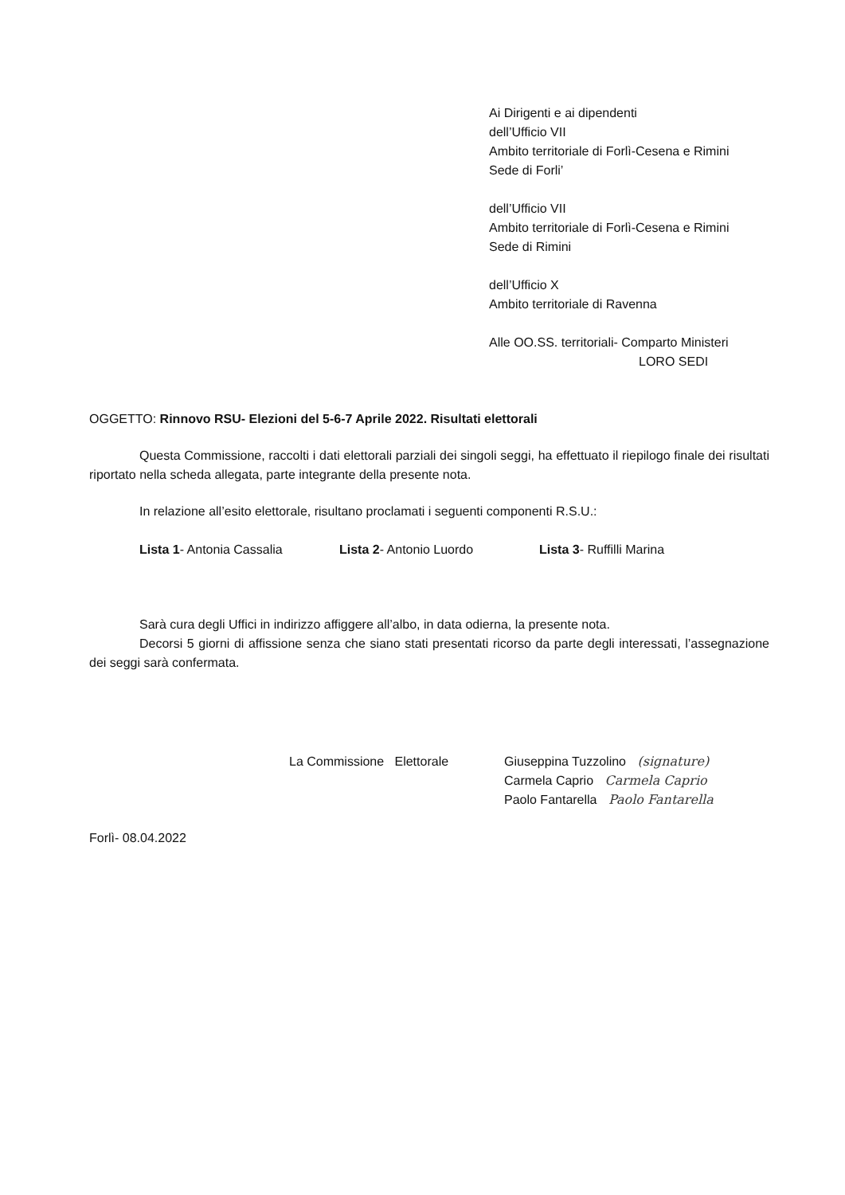Ai Dirigenti e ai dipendenti
dell’Ufficio VII
Ambito territoriale di Forlì-Cesena e Rimini
Sede di Forli’
dell’Ufficio VII
Ambito territoriale di Forlì-Cesena e Rimini
Sede di Rimini
dell’Ufficio X
Ambito territoriale di Ravenna
Alle OO.SS. territoriali- Comparto Ministeri
LORO SEDI
OGGETTO: Rinnovo RSU- Elezioni del 5-6-7 Aprile 2022. Risultati elettorali
Questa Commissione, raccolti i dati elettorali parziali dei singoli seggi, ha effettuato il riepilogo finale dei risultati riportato nella scheda allegata, parte integrante della presente nota.
In relazione all’esito elettorale, risultano proclamati i seguenti componenti R.S.U.:
Lista 1- Antonia Cassalia Lista 2- Antonio Luordo Lista 3- Ruffilli Marina
Sarà cura degli Uffici in indirizzo affiggere all’albo, in data odierna, la presente nota.
Decorsi 5 giorni di affissione senza che siano stati presentati ricorso da parte degli interessati, l’assegnazione dei seggi sarà confermata.
La Commissione Elettorale Giuseppina Tuzzolino (signature)
Carmela Caprio Carmela Caprio
Paolo Fantarella Paolo Fantarella
Forlì- 08.04.2022